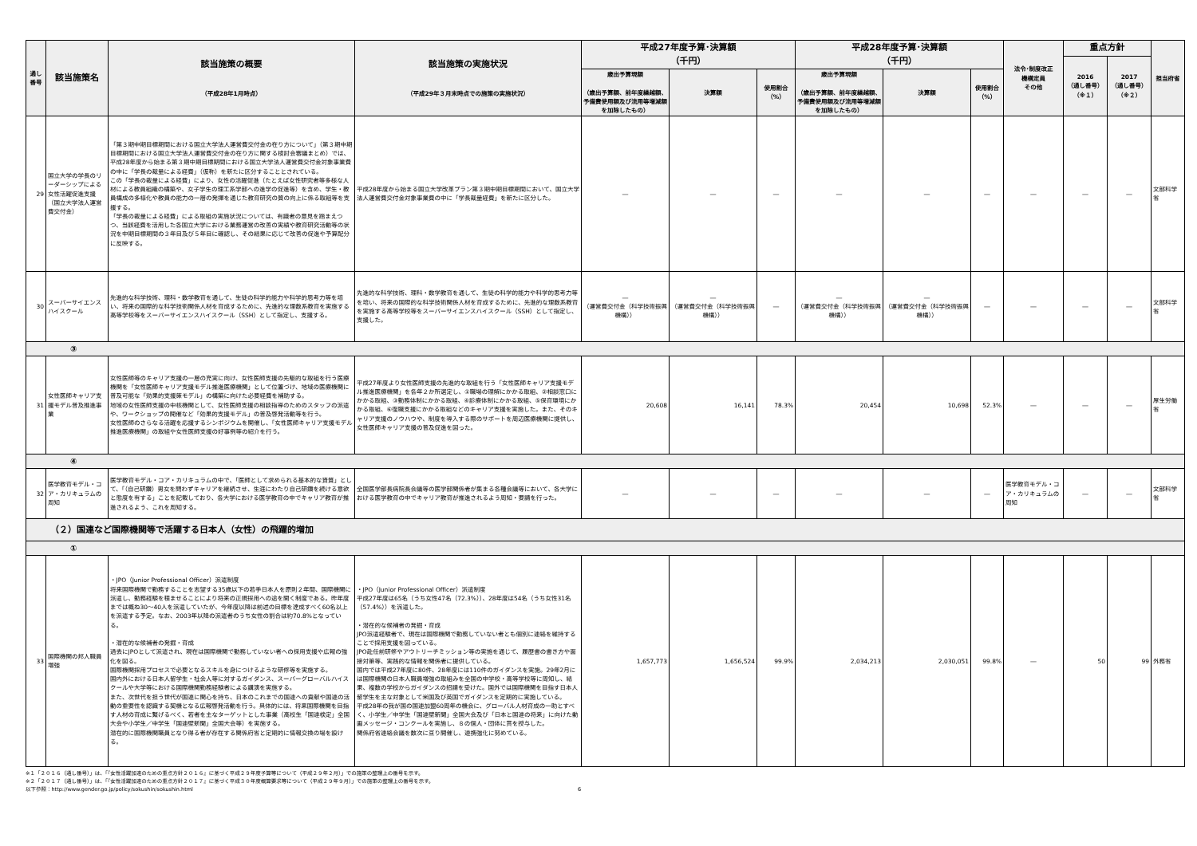| 通し番号 | 該当施策名 | 該当施策の概要 （平成28年1月時点） | 該当施策の実施状況 （平成29年３月末時点での施策の実施状況） | 平成27年度予算･決算額 （千円） | | | 平成28年度予算･決算額 （千円） | | | 法令･制度改正 機構定員 その他 | 重点方針 | | 担当府省 |
| --- | --- | --- | --- | --- | --- | --- | --- | --- | --- | --- | --- | --- | --- |
| | | | | | | | | | | | 2016 （通し番号） （※１） | 2017 （通し番号） （※２） | |
| | | | | 歳出予算現額 （歳出予算額、前年度繰越額、予備費使用額及び流用等増減額を加除したもの） | 決算額 | 使用割合 （%） | 歳出予算現額 （歳出予算額、前年度繰越額、予備費使用額及び流用等増減額を加除したもの） | 決算額 | 使用割合 （%） | | | | |
| 29 | 国立大学の学長のリーダーシップによる女性活躍促進支援（国立大学法人運営費交付金） | 「第３期中期目標期間における国立大学法人運営費交付金の在り方について」（第３期中期目標期間における国立大学法人運営費交付金の在り方に関する検討会審議まとめ）では、平成28年度から始まる第３期中期目標期間における国立大学法人運営費交付金対象事業費の中に「学長の裁量による経費」（仮称）を新たに区分することとされている。 この「学長の裁量による経費」により、女性の活躍促進（たとえば女性研究者等多様な人材による教員組織の構築や、女子学生の理工系学部への進学の促進等）を含め、学生・教員構成の多様化や教員の能力の一層の発揮を通じた教育研究の質の向上に係る取組等を支援する。 「学長の裁量による経費」による取組の実施状況については、有識者の意見を踏まえつつ、当該経費を活用した各国立大学における業務運営の改善の実績や教育研究活動等の状況を中期目標期間の３年目及び５年目に確認し、その結果に応じて改善の促進や予算配分に反映する。 | 平成28年度から始まる国立大学改革プラン第３期中期目標期間において、国立大学法人運営費交付金対象事業費の中に「学長裁量経費」を新たに区分した。 | ― | ― | ― | ― | ― | ― | ― | ― | ― | 文部科学省 |
| 30 | スーパーサイエンスハイスクール | 先進的な科学技術、理科・数学教育を通して、生徒の科学的能力や科学的思考力等を培い、将来の国際的な科学技術関係人材を育成するために、先進的な理数系教育を実施する高等学校等をスーパーサイエンスハイスクール（SSH）として指定し、支援する。 | 先進的な科学技術、理科・数学教育を通して、生徒の科学的能力や科学的思考力等を培い、将来の国際的な科学技術関係人材を育成するために、先進的な理数系教育を実施する高等学校等をスーパーサイエンスハイスクール（SSH）として指定し、支援した。 | ― （運営費交付金（科学技術振興機構）） | ― （運営費交付金（科学技術振興機構）） | ― | ― （運営費交付金（科学技術振興機構）） | ― （運営費交付金（科学技術振興機構）） | ― | ― | ― | ― | 文部科学省 |
| ③ | | | | | | | | | | | | | |
| 31 | 女性医師キャリア支援モデル普及推進事業 | 女性医師等のキャリア支援の一層の充実に向け、女性医師支援の先駆的な取組を行う医療機関を「女性医師キャリア支援モデル推進医療機関」として位置づけ、地域の医療機関に普及可能な「効果的支援策モデル」の構築に向けた必要経費を補助する。 地域の女性医師支援の中核機関として、女性医師支援の相談指導のためのスタッフの派遣や、ワークショップの開催など「効果的支援モデル」の普及啓発活動等を行う。 女性医師のさらなる活躍を応援するシンポジウムを開催し、「女性医師キャリア支援モデル推進医療機関」の取組や女性医師支援の好事例等の紹介を行う。 | 平成27年度より女性医師支援の先進的な取組を行う「女性医師キャリア支援モデル推進医療機関」を各年２か所選定し、①職場の理解にかかる取組、②相談窓口にかかる取組、③勤務体制にかかる取組、④診療体制にかかる取組、⑤保育環境にかかる取組、⑥復職支援にかかる取組などのキャリア支援を実施した。また、そのキャリア支援のノウハウや、制度を導入する際のサポートを周辺医療機関に提供し、女性医師キャリア支援の普及促進を図った。 | 20,608 | 16,141 | 78.3% | 20,454 | 10,698 | 52.3% | ― | ― | ― | 厚生労働省 |
| ④ | | | | | | | | | | | | | |
| 32 | 医学教育モデル・コア・カリキュラムの周知 | 医学教育モデル・コア・カリキュラムの中で、「医師として求められる基本的な資質」として、「（自己研鑽）男女を問わずキャリアを継続させ、生涯にわたり自己研鑽を続ける意欲と態度を有する」ことを記載しており、各大学における医学教育の中でキャリア教育が推進されるよう、これを周知する。 | 全国医学部長病院長会議等の医学部関係者が集まる各種会議等において、各大学における医学教育の中でキャリア教育が推進されるよう周知・要請を行った。 | ― | ― | ― | ― | ― | ― | 医学教育モデル・コア・カリキュラムの周知 | ― | ― | 文部科学省 |
| （２）国連など国際機関等で活躍する日本人（女性）の飛躍的増加 | | | | | | | | | | | | | |
| ① | | | | | | | | | | | | | |
| 33 | 国際機関の邦人職員増強 | ・JPO（Junior Professional Officer）派遣制度 将来国際機関で勤務することを志望する35歳以下の若手日本人を原則２年間、国際機関に派遣し、勤務経験を積ませることにより将来の正規採用への途を開く制度である。昨年度までは概ね30～40人を派遣していたが、今年度以降は前述の目標を達成すべく60名以上を派遣する予定。なお、2003年以降の派遣者のうち女性の割合は約70.8%となっている。 ・潜在的な候補者の発掘・育成 過去にJPOとして派遣され、現在は国際機関で勤務していない者への採用支援や広報の強化を図る。 国際機関採用プロセスで必要となるスキルを身につけるような研修等を実施する。 国内外における日本人留学生・社会人等に対するガイダンス、スーパーグローバルハイスクールや大学等における国際機関勤務経験者による講演を実施する。 また、次世代を担う世代が国連に関心を持ち、日本のこれまでの国連への貢献や国連の活動の重要性を認識する契機となる広報啓発活動を行う。具体的には、将来国際機関を目指す人材の育成に繋げるべく、若者を主なターゲットとした事業（高校生「国連検定」全国大会や小学生／中学生「国連壁新聞」全国大会等）を実施する。 潜在的に国際機関職員となり得る者が存在する関係府省と定期的に情報交換の場を設ける。 | ・JPO（Junior Professional Officer）派遣制度 平成27年度は65名（うち女性47名（72.3%））、28年度は54名（うち女性31名（57.4%））を派遣した。 ・潜在的な候補者の発掘・育成 JPO派遣経験者で、現在は国際機関で勤務していない者とも個別に連絡を維持することで採用支援を図っている。 JPO赴任前研修やアウトリーチミッション等の実施を通じて、履歴書の書き方や面接対策等、実践的な情報を関係者に提供している。 国内では平成27年度に80件、28年度には110件のガイダンスを実施。29年2月には国際機関の日本人職員増強の取組みを全国の中学校・高等学校等に周知し、結果、複数の学校からガイダンスの招請を受けた。国外では国際機関を目指す日本人留学生を主な対象として米国及び英国でガイダンスを定期的に実施している。 平成28年の我が国の国連加盟60周年の機会に、グローバル人材育成の一助とすべく、小学生／中学生「国連壁新聞」全国大会及び「日本と国連の将来」に向けた動画メッセージ・コンクールを実施し、８の個人・団体に賞を授与した。 関係府省連絡会議を数次に亘り開催し、連携強化に努めている。 | 1,657,773 | 1,656,524 | 99.9% | 2,034,213 | 2,030,051 | 99.8% | ― | 50 | 99 | 外務省 |
※１「２０１６（通し番号）」は、「『女性活躍加速のための重点方針２０１６』に基づく平成２９年度予算等について（平成２９年２月）」での施策の整理上の番号を示す。
※２「２０１７（通し番号）」は、「『女性活躍加速のための重点方針２０１７』に基づく平成３０年度概算要求等について（平成２９年９月）」での施策の整理上の番号を示す。
以下参照：http://www.gender.go.jp/policy/sokushin/sokushin.html 6